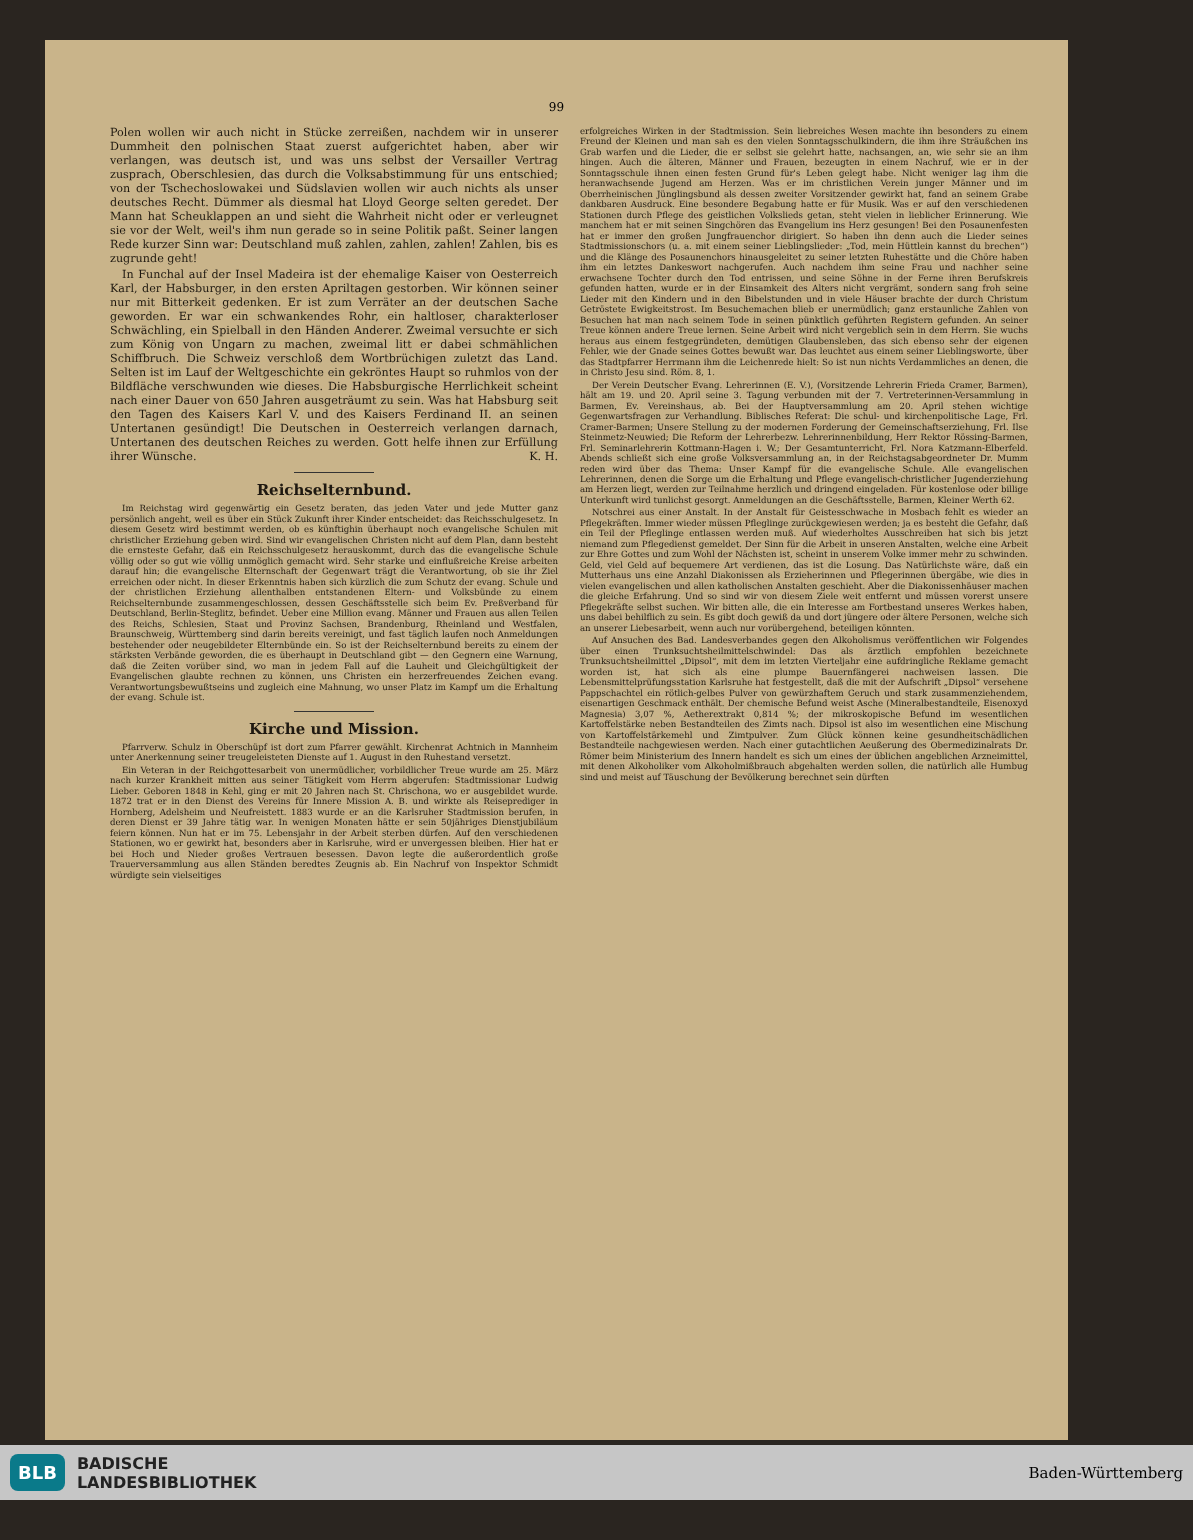99
Polen wollen wir auch nicht in Stücke zerreißen, nachdem wir in unserer Dummheit den polnischen Staat zuerst aufgerichtet haben, aber wir verlangen, was deutsch ist, und was uns selbst der Versailler Vertrag zusprach, Oberschlesien, das durch die Volksabstimmung für uns entschied; von der Tschechoslowakei und Südslavien wollen wir auch nichts als unser deutsches Recht. Dümmer als diesmal hat Lloyd George selten geredet. Der Mann hat Scheuklappen an und sieht die Wahrheit nicht oder er verleugnet sie vor der Welt, weil's ihm nun gerade so in seine Politik paßt. Seiner langen Rede kurzer Sinn war: Deutschland muß zahlen, zahlen, zahlen! Zahlen, bis es zugrunde geht!
In Funchal auf der Insel Madeira ist der ehemalige Kaiser von Oesterreich Karl, der Habsburger, in den ersten Apriltagen gestorben. Wir können seiner nur mit Bitterkeit gedenken. Er ist zum Verräter an der deutschen Sache geworden. Er war ein schwankendes Rohr, ein haltloser, charakterloser Schwächling, ein Spielball in den Händen Anderer. Zweimal versuchte er sich zum König von Ungarn zu machen, zweimal litt er dabei schmählichen Schiffbruch. Die Schweiz verschloß dem Wortbrüchigen zuletzt das Land. Selten ist im Lauf der Weltgeschichte ein gekröntes Haupt so ruhmlos von der Bildfläche verschwunden wie dieses. Die Habsburgische Herrlichkeit scheint nach einer Dauer von 650 Jahren ausgeträumt zu sein. Was hat Habsburg seit den Tagen des Kaisers Karl V. und des Kaisers Ferdinand II. an seinen Untertanen gesündigt! Die Deutschen in Oesterreich verlangen darnach, Untertanen des deutschen Reiches zu werden. Gott helfe ihnen zur Erfüllung ihrer Wünsche. K. H.
Reichselternbund.
Im Reichstag wird gegenwärtig ein Gesetz beraten, das jeden Vater und jede Mutter ganz persönlich angeht, weil es über ein Stück Zukunft ihrer Kinder entscheidet: das Reichsschulgesetz. In diesem Gesetz wird bestimmt werden, ob es künftighin überhaupt noch evangelische Schulen mit christlicher Erziehung geben wird. Sind wir evangelischen Christen nicht auf dem Plan, dann besteht die ernsteste Gefahr, daß ein Reichsschulgesetz herauskommt, durch das die evangelische Schule völlig oder so gut wie völlig unmöglich gemacht wird. Sehr starke und einflußreiche Kreise arbeiten darauf hin; die evangelische Elternschaft der Gegenwart trägt die Verantwortung, ob sie ihr Ziel erreichen oder nicht. In dieser Erkenntnis haben sich kürzlich die zum Schutz der evang. Schule und der christlichen Erziehung allenthalben entstandenen Eltern- und Volksbünde zu einem Reichselternbunde zusammengeschlossen, dessen Geschäftsstelle sich beim Ev. Preßverband für Deutschland, Berlin-Steglitz, befindet. Ueber eine Million evang. Männer und Frauen aus allen Teilen des Reichs, Schlesien, Staat und Provinz Sachsen, Brandenburg, Rheinland und Westfalen, Braunschweig, Württemberg sind darin bereits vereinigt, und fast täglich laufen noch Anmeldungen bestehender oder neugebildeter Elternbünde ein. So ist der Reichselternbund bereits zu einem der stärksten Verbände geworden, die es überhaupt in Deutschland gibt — den Gegnern eine Warnung, daß die Zeiten vorüber sind, wo man in jedem Fall auf die Lauheit und Gleichgültigkeit der Evangelischen glaubte rechnen zu können, uns Christen ein herzerfreuendes Zeichen evang. Verantwortungsbewußtseins und zugleich eine Mahnung, wo unser Platz im Kampf um die Erhaltung der evang. Schule ist.
Kirche und Mission.
Pfarrverw. Schulz in Oberschüpf ist dort zum Pfarrer gewählt. Kirchenrat Achtnich in Mannheim unter Anerkennung seiner treugeleisteten Dienste auf 1. August in den Ruhestand versetzt.
Ein Veteran in der Reichgottesarbeit von unermüdlicher, vorbildlicher Treue wurde am 25. März nach kurzer Krankheit mitten aus seiner Tätigkeit vom Herrn abgerufen: Stadtmissionar Ludwig Lieber. Geboren 1848 in Kehl, ging er mit 20 Jahren nach St. Chrischona, wo er ausgebildet wurde. 1872 trat er in den Dienst des Vereins für Innere Mission A. B. und wirkte als Reiseprediger in Hornberg, Adelsheim und Neufreistett. 1883 wurde er an die Karlsruher Stadtmission berufen, in deren Dienst er 39 Jahre tätig war. In wenigen Monaten hätte er sein 50jähriges Dienstjubiläum feiern können. Nun hat er im 75. Lebensjahr in der Arbeit sterben dürfen. Auf den verschiedenen Stationen, wo er gewirkt hat, besonders aber in Karlsruhe, wird er unvergessen bleiben. Hier hat er bei Hoch und Nieder großes Vertrauen besessen. Davon legte die außerordentlich große Trauerversammlung aus allen Ständen beredtes Zeugnis ab. Ein Nachruf von Inspektor Schmidt würdigte sein vielseitiges
erfolgreiches Wirken in der Stadtmission. Sein liebreiches Wesen machte ihn besonders zu einem Freund der Kleinen und man sah es den vielen Sonntagsschulkindern, die ihm ihre Sträußchen ins Grab warfen und die Lieder, die er selbst sie gelehrt hatte, nachsangen, an, wie sehr sie an ihm hingen. Auch die älteren, Männer und Frauen, bezeugten in einem Nachruf, wie er in der Sonntagsschule ihnen einen festen Grund für's Leben gelegt habe. Nicht weniger lag ihm die heranwachsende Jugend am Herzen. Was er im christlichen Verein junger Männer und im Oberrheinischen Jünglingsbund als dessen zweiter Vorsitzender gewirkt hat, fand an seinem Grabe dankbaren Ausdruck. Eine besondere Begabung hatte er für Musik. Was er auf den verschiedenen Stationen durch Pflege des geistlichen Volkslieds getan, steht vielen in lieblicher Erinnerung. Wie manchem hat er mit seinen Singchören das Evangelium ins Herz gesungen! Bei den Posaunenfesten hat er immer den großen Jungfrauenchor dirigiert. So haben ihn denn auch die Lieder seines Stadtmissionschors (u. a. mit einem seiner Lieblingslieder: „Tod, mein Hüttlein kannst du brechen“) und die Klänge des Posaunenchors hinausgeleitet zu seiner letzten Ruhestätte und die Chöre haben ihm ein letztes Dankeswort nachgerufen. Auch nachdem ihm seine Frau und nachher seine erwachsene Tochter durch den Tod entrissen, und seine Söhne in der Ferne ihren Berufskreis gefunden hatten, wurde er in der Einsamkeit des Alters nicht vergrämt, sondern sang froh seine Lieder mit den Kindern und in den Bibelstunden und in viele Häuser brachte der durch Christum Getröstete Ewigkeitstrost. Im Besuchemachen blieb er unermüdlich; ganz erstaunliche Zahlen von Besuchen hat man nach seinem Tode in seinen pünktlich geführten Registern gefunden. An seiner Treue können andere Treue lernen. Seine Arbeit wird nicht vergeblich sein in dem Herrn. Sie wuchs heraus aus einem festgegründeten, demütigen Glaubensleben, das sich ebenso sehr der eigenen Fehler, wie der Gnade seines Gottes bewußt war. Das leuchtet aus einem seiner Lieblingsworte, über das Stadtpfarrer Herrmann ihm die Leichenrede hielt: So ist nun nichts Verdammliches an denen, die in Christo Jesu sind. Röm. 8, 1.
Der Verein Deutscher Evang. Lehrerinnen (E. V.), (Vorsitzende Lehrerin Frieda Cramer, Barmen), hält am 19. und 20. April seine 3. Tagung verbunden mit der 7. Vertreterinnen-Versammlung in Barmen, Ev. Vereinshaus, ab. Bei der Hauptversammlung am 20. April stehen wichtige Gegenwartsfragen zur Verhandlung. Biblisches Referat: Die schul- und kirchenpolitische Lage, Frl. Cramer-Barmen; Unsere Stellung zu der modernen Forderung der Gemeinschaftserziehung, Frl. Ilse Steinmetz-Neuwied; Die Reform der Lehrerbezw. Lehrerinnenbildung, Herr Rektor Rössing-Barmen, Frl. Seminarlehrerin Kottmann-Hagen i. W.; Der Gesamtunterricht, Frl. Nora Katzmann-Elberfeld. Abends schließt sich eine große Volksversammlung an, in der Reichstagsabgeordneter Dr. Mumm reden wird über das Thema: Unser Kampf für die evangelische Schule. Alle evangelischen Lehrerinnen, denen die Sorge um die Erhaltung und Pflege evangelisch-christlicher Jugenderziehung am Herzen liegt, werden zur Teilnahme herzlich und dringend eingeladen. Für kostenlose oder billige Unterkunft wird tunlichst gesorgt. Anmeldungen an die Geschäftsstelle, Barmen, Kleiner Werth 62.
Notschrei aus einer Anstalt. In der Anstalt für Geistesschwache in Mosbach fehlt es wieder an Pflegekräften. Immer wieder müssen Pfleglinge zurückgewiesen werden; ja es besteht die Gefahr, daß ein Teil der Pfleglinge entlassen werden muß. Auf wiederholtes Ausschreiben hat sich bis jetzt niemand zum Pflegedienst gemeldet. Der Sinn für die Arbeit in unseren Anstalten, welche eine Arbeit zur Ehre Gottes und zum Wohl der Nächsten ist, scheint in unserem Volke immer mehr zu schwinden. Geld, viel Geld auf bequemere Art verdienen, das ist die Losung. Das Natürlichste wäre, daß ein Mutterhaus uns eine Anzahl Diakonissen als Erzieherinnen und Pflegerinnen übergäbe, wie dies in vielen evangelischen und allen katholischen Anstalten geschieht. Aber die Diakonissenhäuser machen die gleiche Erfahrung. Und so sind wir von diesem Ziele weit entfernt und müssen vorerst unsere Pflegekräfte selbst suchen. Wir bitten alle, die ein Interesse am Fortbestand unseres Werkes haben, uns dabei behilflich zu sein. Es gibt doch gewiß da und dort jüngere oder ältere Personen, welche sich an unserer Liebesarbeit, wenn auch nur vorübergehend, beteiligen könnten.
Auf Ansuchen des Bad. Landesverbandes gegen den Alkoholismus veröffentlichen wir Folgendes über einen Trunksuchtsheilmittelschwindel: Das als ärztlich empfohlen bezeichnete Trunksuchtsheilmittel „Dipsol“, mit dem im letzten Vierteljahr eine aufdringliche Reklame gemacht worden ist, hat sich als eine plumpe Bauernfängerei nachweisen lassen. Die Lebensmittelprüfungsstation Karlsruhe hat festgestellt, daß die mit der Aufschrift „Dipsol“ versehene Pappschachtel ein rötlich-gelbes Pulver von gewürzhaftem Geruch und stark zusammenziehendem, eisenartigen Geschmack enthält. Der chemische Befund weist Asche (Mineralbestandteile, Eisenoxyd Magnesia) 3,07 %, Aetherextrakt 0,814 %; der mikroskopische Befund im wesentlichen Kartoffelstärke neben Bestandteilen des Zimts nach. Dipsol ist also im wesentlichen eine Mischung von Kartoffelstärkemehl und Zimtpulver. Zum Glück können keine gesundheitschädlichen Bestandteile nachgewiesen werden. Nach einer gutachtlichen Aeußerung des Obermedizinalrats Dr. Römer beim Ministerium des Innern handelt es sich um eines der üblichen angeblichen Arzneimittel, mit denen Alkoholiker vom Alkoholmißbrauch abgehalten werden sollen, die natürlich alle Humbug sind und meist auf Täuschung der Bevölkerung berechnet sein dürften
BLB BADISCHE
LANDESBIBLIOTHEK
Baden-Württemberg